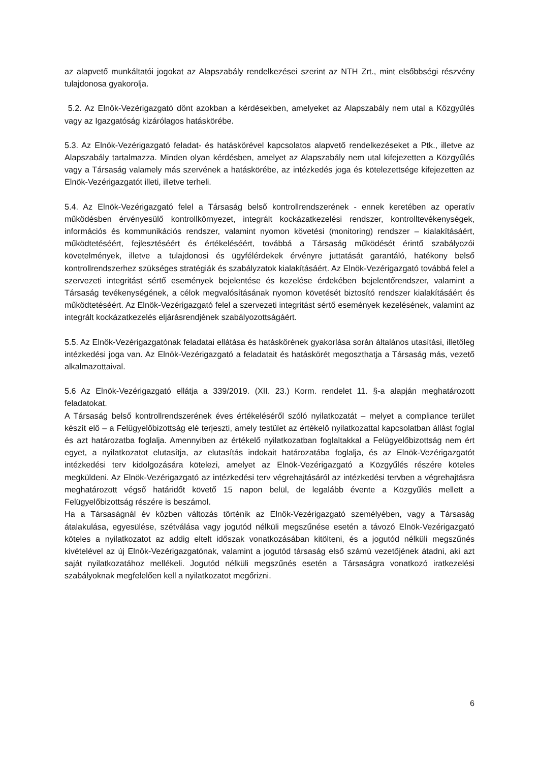az alapvető munkáltatói jogokat az Alapszabály rendelkezései szerint az NTH Zrt., mint elsőbbségi részvény tulajdonosa gyakorolja.
5.2. Az Elnök-Vezérigazgató dönt azokban a kérdésekben, amelyeket az Alapszabály nem utal a Közgyűlés vagy az Igazgatóság kizárólagos hatáskörébe.
5.3. Az Elnök-Vezérigazgató feladat- és hatáskörével kapcsolatos alapvető rendelkezéseket a Ptk., illetve az Alapszabály tartalmazza. Minden olyan kérdésben, amelyet az Alapszabály nem utal kifejezetten a Közgyűlés vagy a Társaság valamely más szervének a hatáskörébe, az intézkedés joga és kötelezettsége kifejezetten az Elnök-Vezérigazgatót illeti, illetve terheli.
5.4. Az Elnök-Vezérigazgató felel a Társaság belső kontrollrendszerének - ennek keretében az operatív működésben érvényesülő kontrollkörnyezet, integrált kockázatkezelési rendszer, kontrolltevékenységek, információs és kommunikációs rendszer, valamint nyomon követési (monitoring) rendszer – kialakításáért, működtetéséért, fejlesztéséért és értékeléséért, továbbá a Társaság működését érintő szabályozói követelmények, illetve a tulajdonosi és ügyfélérdekek érvényre juttatását garantáló, hatékony belső kontrollrendszerhez szükséges stratégiák és szabályzatok kialakításáért. Az Elnök-Vezérigazgató továbbá felel a szervezeti integritást sértő események bejelentése és kezelése érdekében bejelentőrendszer, valamint a Társaság tevékenységének, a célok megvalósításának nyomon követését biztosító rendszer kialakításáért és működtetéséért. Az Elnök-Vezérigazgató felel a szervezeti integritást sértő események kezelésének, valamint az integrált kockázatkezelés eljárásrendjének szabályozottságáért.
5.5. Az Elnök-Vezérigazgatónak feladatai ellátása és hatáskörének gyakorlása során általános utasítási, illetőleg intézkedési joga van. Az Elnök-Vezérigazgató a feladatait és hatáskörét megoszthatja a Társaság más, vezető alkalmazottaival.
5.6 Az Elnök-Vezérigazgató ellátja a 339/2019. (XII. 23.) Korm. rendelet 11. §-a alapján meghatározott feladatokat.
A Társaság belső kontrollrendszerének éves értékeléséről szóló nyilatkozatát – melyet a compliance terület készít elő – a Felügyelőbizottság elé terjeszti, amely testület az értékelő nyilatkozattal kapcsolatban állást foglal és azt határozatba foglalja. Amennyiben az értékelő nyilatkozatban foglaltakkal a Felügyelőbizottság nem ért egyet, a nyilatkozatot elutasítja, az elutasítás indokait határozatába foglalja, és az Elnök-Vezérigazgatót intézkedési terv kidolgozására kötelezi, amelyet az Elnök-Vezérigazgató a Közgyűlés részére köteles megküldeni. Az Elnök-Vezérigazgató az intézkedési terv végrehajtásáról az intézkedési tervben a végrehajtásra meghatározott végső határidőt követő 15 napon belül, de legalább évente a Közgyűlés mellett a Felügyelőbizottság részére is beszámol.
Ha a Társaságnál év közben változás történik az Elnök-Vezérigazgató személyében, vagy a Társaság átalakulása, egyesülése, szétválása vagy jogutód nélküli megszűnése esetén a távozó Elnök-Vezérigazgató köteles a nyilatkozatot az addig eltelt időszak vonatkozásában kitölteni, és a jogutód nélküli megszűnés kivételével az új Elnök-Vezérigazgatónak, valamint a jogutód társaság első számú vezetőjének átadni, aki azt saját nyilatkozatához mellékeli. Jogutód nélküli megszűnés esetén a Társaságra vonatkozó iratkezelési szabályoknak megfelelően kell a nyilatkozatot megőrizni.
6